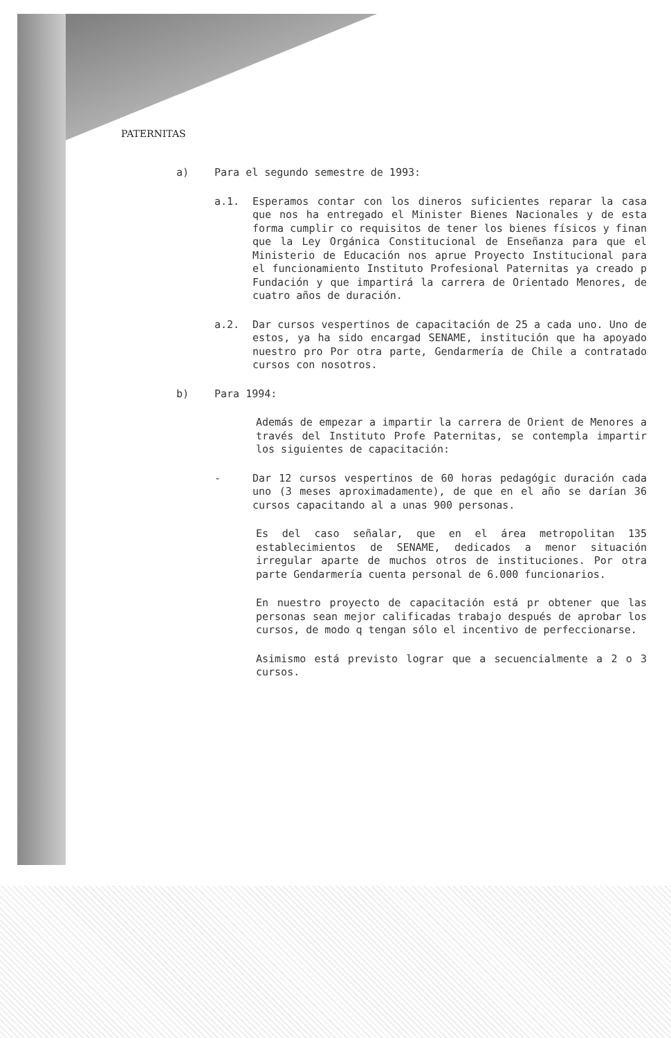PATERNITAS
a) Para el segundo semestre de 1993:
a.1. Esperamos contar con los dineros suficientes reparar la casa que nos ha entregado el Minister Bienes Nacionales y de esta forma cumplir co requisitos de tener los bienes físicos y finan que la Ley Orgánica Constitucional de Enseñanza para que el Ministerio de Educación nos aprue Proyecto Institucional para el funcionamiento Instituto Profesional Paternitas ya creado p Fundación y que impartirá la carrera de Orientado Menores, de cuatro años de duración.
a.2. Dar cursos vespertinos de capacitación de 25 a cada uno. Uno de estos, ya ha sido encargad SENAME, institución que ha apoyado nuestro pro Por otra parte, Gendarmería de Chile a contratado cursos con nosotros.
b) Para 1994:
Además de empezar a impartir la carrera de Orient de Menores a través del Instituto Profe Paternitas, se contempla impartir los siguientes de capacitación:
- Dar 12 cursos vespertinos de 60 horas pedagógic duración cada uno (3 meses aproximadamente), de que en el año se darían 36 cursos capacitando al a unas 900 personas.
Es del caso señalar, que en el área metropolitan 135 establecimientos de SENAME, dedicados a menor situación irregular aparte de muchos otros de instituciones. Por otra parte Gendarmería cuenta personal de 6.000 funcionarios.
En nuestro proyecto de capacitación está pr obtener que las personas sean mejor calificadas trabajo después de aprobar los cursos, de modo q tengan sólo el incentivo de perfeccionarse.
Asimismo está previsto lograr que a secuencialmente a 2 o 3 cursos.